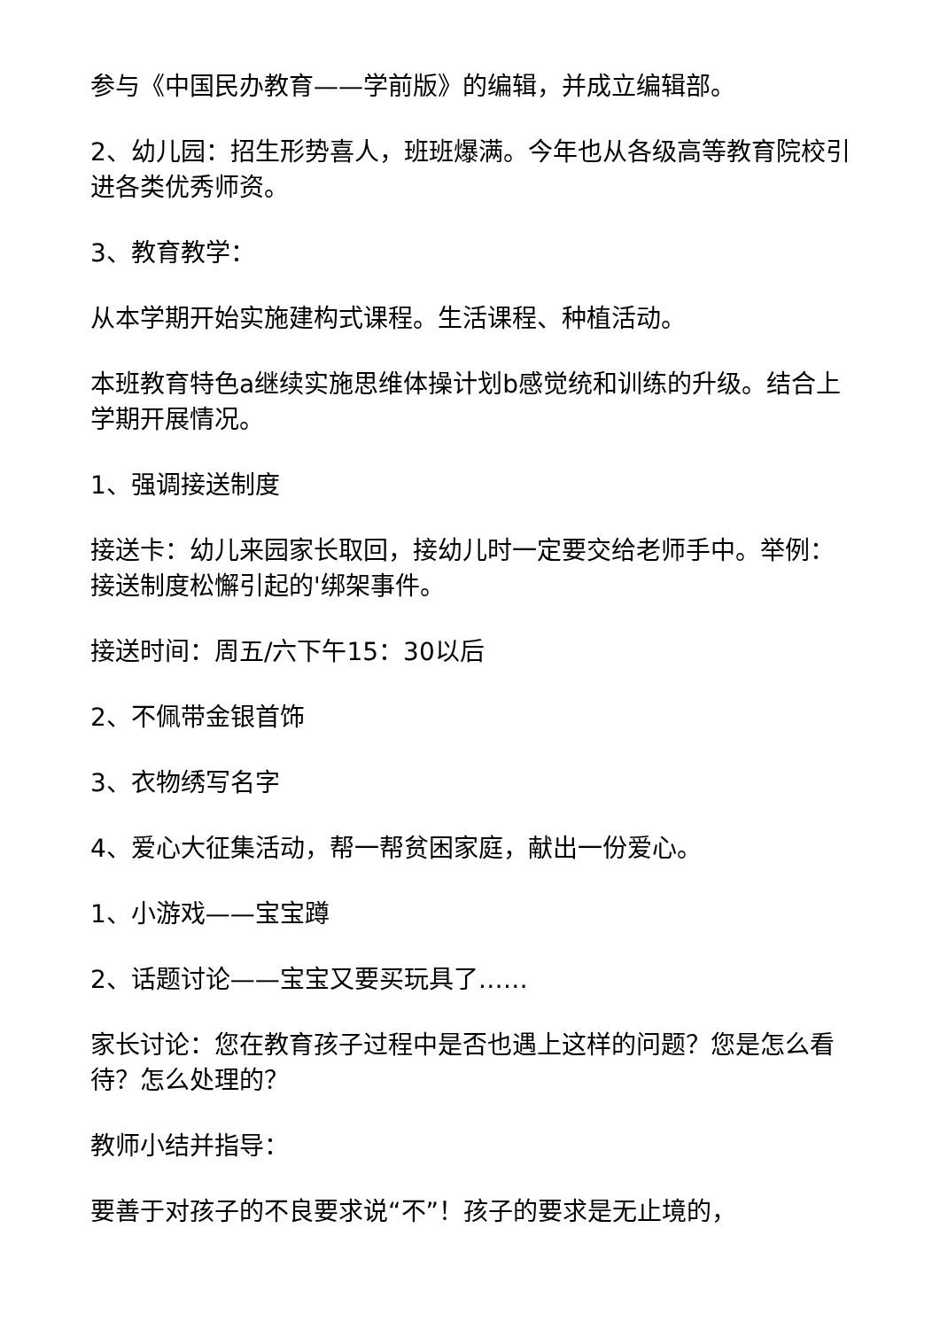参与《中国民办教育——学前版》的编辑，并成立编辑部。
2、幼儿园：招生形势喜人，班班爆满。今年也从各级高等教育院校引进各类优秀师资。
3、教育教学：
从本学期开始实施建构式课程。生活课程、种植活动。
本班教育特色a继续实施思维体操计划b感觉统和训练的升级。结合上学期开展情况。
1、强调接送制度
接送卡：幼儿来园家长取回，接幼儿时一定要交给老师手中。举例：接送制度松懈引起的'绑架事件。
接送时间：周五/六下午15：30以后
2、不佩带金银首饰
3、衣物绣写名字
4、爱心大征集活动，帮一帮贫困家庭，献出一份爱心。
1、小游戏——宝宝蹲
2、话题讨论——宝宝又要买玩具了……
家长讨论：您在教育孩子过程中是否也遇上这样的问题？您是怎么看待？怎么处理的？
教师小结并指导：
要善于对孩子的不良要求说“不”！孩子的要求是无止境的，